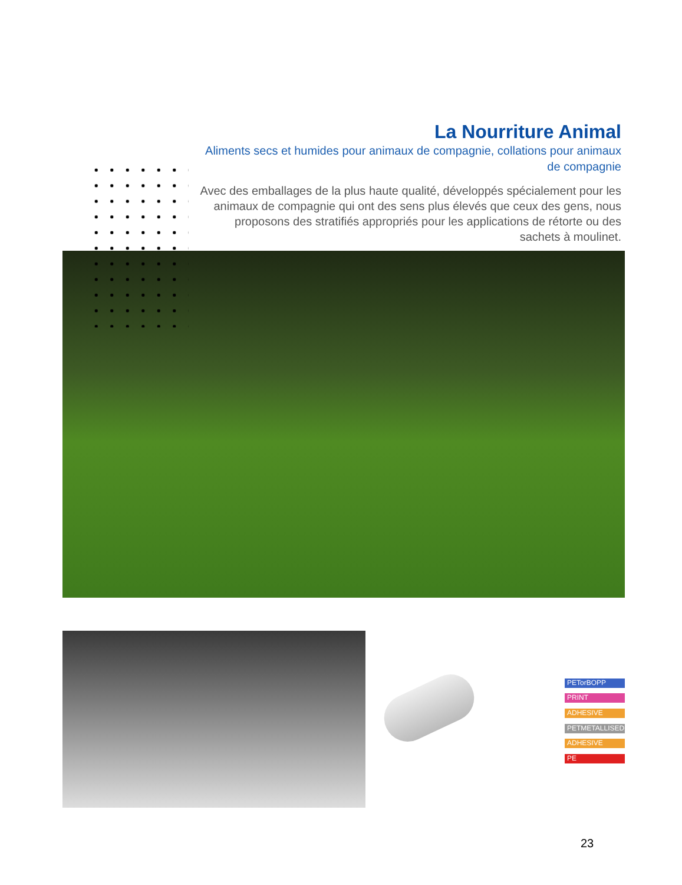La Nourriture Animal
Aliments secs et humides pour animaux de compagnie, collations pour animaux de compagnie
Avec des emballages de la plus haute qualité, développés spécialement pour les animaux de compagnie qui ont des sens plus élevés que ceux des gens, nous proposons des stratifiés appropriés pour les applications de rétorte ou des sachets à moulinet.
PETorBOPP
PRINT
ADHESIVE
PETMETALLISED
ADHESIVE
PE
23